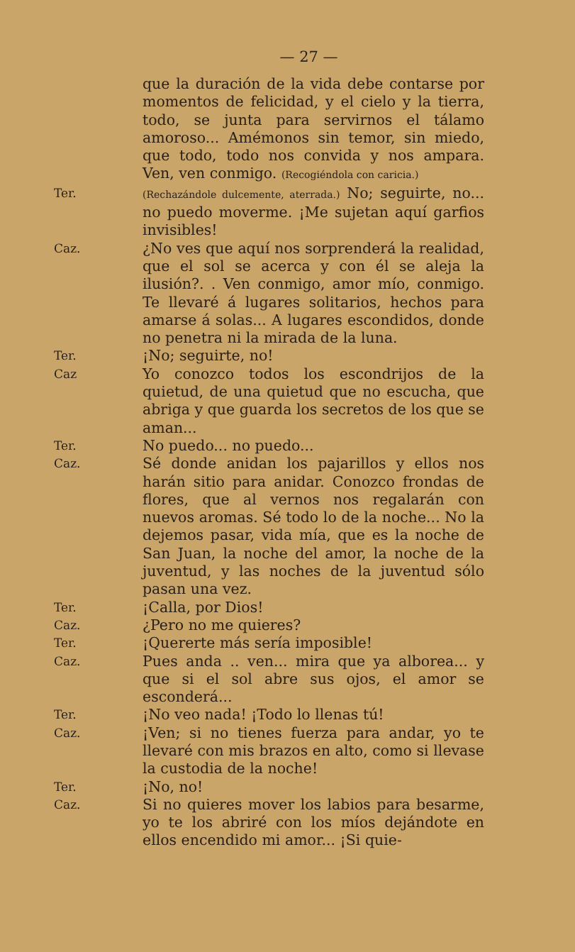— 27 —
que la duración de la vida debe contarse por momentos de felicidad, y el cielo y la tierra, todo, se junta para servirnos el tálamo amoroso... Amémonos sin temor, sin miedo, que todo, todo nos convida y nos ampara. Ven, ven conmigo. (Recogiéndola con caricia.)
Ter.
(Rechazándole dulcemente, aterrada.) No; seguirte, no... no puedo moverme. ¡Me sujetan aquí garfios invisibles!
Caz.
¿No ves que aquí nos sorprenderá la realidad, que el sol se acerca y con él se aleja la ilusión?. . Ven conmigo, amor mío, conmigo. Te llevaré á lugares solitarios, hechos para amarse á solas... A lugares escondidos, donde no penetra ni la mirada de la luna.
Ter.
¡No; seguirte, no!
Caz
Yo conozco todos los escondrijos de la quietud, de una quietud que no escucha, que abriga y que guarda los secretos de los que se aman...
Ter.
No puedo... no puedo...
Caz.
Sé donde anidan los pajarillos y ellos nos harán sitio para anidar. Conozco frondas de flores, que al vernos nos regalarán con nuevos aromas. Sé todo lo de la noche... No la dejemos pasar, vida mía, que es la noche de San Juan, la noche del amor, la noche de la juventud, y las noches de la juventud sólo pasan una vez.
Ter.
¡Calla, por Dios!
Caz.
¿Pero no me quieres?
Ter.
¡Quererte más sería imposible!
Caz.
Pues anda .. ven... mira que ya alborea... y que si el sol abre sus ojos, el amor se esconderá...
Ter.
¡No veo nada! ¡Todo lo llenas tú!
Caz.
¡Ven; si no tienes fuerza para andar, yo te llevaré con mis brazos en alto, como si llevase la custodia de la noche!
Ter.
¡No, no!
Caz.
Si no quieres mover los labios para besarme, yo te los abriré con los míos dejándote en ellos encendido mi amor... ¡Si quie-